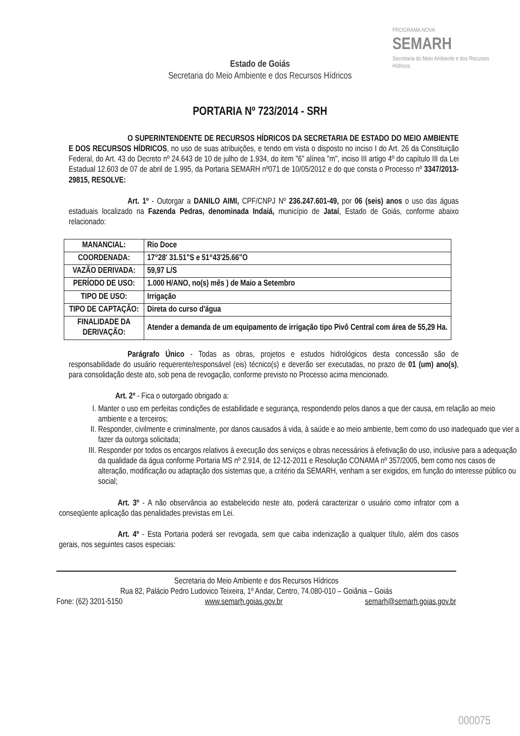PROGRAMA NOVA
SEMARH
Secretaria do Meio Ambiente e dos Recursos Hídricos
Estado de Goiás
Secretaria do Meio Ambiente e dos Recursos Hídricos
PORTARIA Nº 723/2014 - SRH
O SUPERINTENDENTE DE RECURSOS HÍDRICOS DA SECRETARIA DE ESTADO DO MEIO AMBIENTE E DOS RECURSOS HÍDRICOS, no uso de suas atribuições, e tendo em vista o disposto no inciso I do Art. 26 da Constituição Federal, do Art. 43 do Decreto nº 24.643 de 10 de julho de 1.934, do item "6" alínea "m", inciso III artigo 4º do capítulo III da Lei Estadual 12.603 de 07 de abril de 1.995, da Portaria SEMARH nº071 de 10/05/2012 e do que consta o Processo nº 3347/2013-29815, RESOLVE:
Art. 1º - Outorgar a DANILO AIMI, CPF/CNPJ Nº 236.247.601-49, por 06 (seis) anos o uso das águas estaduais localizado na Fazenda Pedras, denominada Indaiá, município de Jataí, Estado de Goiás, conforme abaixo relacionado:
| MANANCIAL: | Rio Doce |
| COORDENADA: | 17°28' 31.51"S e 51°43'25.66"O |
| VAZÃO DERIVADA: | 59,97 L/S |
| PERÍODO DE USO: | 1.000 H/ANO, no(s) mês ) de Maio a Setembro |
| TIPO DE USO: | Irrigação |
| TIPO DE CAPTAÇÃO: | Direta do curso d'água |
| FINALIDADE DA DERIVAÇÃO: | Atender a demanda de um equipamento de irrigação tipo Pivô Central com área de 55,29 Ha. |
Parágrafo Único - Todas as obras, projetos e estudos hidrológicos desta concessão são de responsabilidade do usuário requerente/responsável (eis) técnico(s) e deverão ser executadas, no prazo de 01 (um) ano(s), para consolidação deste ato, sob pena de revogação, conforme previsto no Processo acima mencionado.
Art. 2º - Fica o outorgado obrigado a:
I. Manter o uso em perfeitas condições de estabilidade e segurança, respondendo pelos danos a que der causa, em relação ao meio ambiente e a terceiros;
II. Responder, civilmente e criminalmente, por danos causados à vida, à saúde e ao meio ambiente, bem como do uso inadequado que vier a fazer da outorga solicitada;
III. Responder por todos os encargos relativos à execução dos serviços e obras necessários à efetivação do uso, inclusive para a adequação da qualidade da água conforme Portaria MS nº 2.914, de 12-12-2011 e Resolução CONAMA nº 357/2005, bem como nos casos de alteração, modificação ou adaptação dos sistemas que, a critério da SEMARH, venham a ser exigidos, em função do interesse público ou social;
Art. 3º - A não observância ao estabelecido neste ato, poderá caracterizar o usuário como infrator com a conseqüente aplicação das penalidades previstas em Lei.
Art. 4º - Esta Portaria poderá ser revogada, sem que caiba indenização a qualquer título, além dos casos gerais, nos seguintes casos especiais:
Secretaria do Meio Ambiente e dos Recursos Hídricos
Rua 82, Palácio Pedro Ludovico Teixeira, 1º Andar, Centro, 74.080-010 – Goiânia – Goiás
Fone: (62) 3201-5150 www.semarh.goias.gov.br semarh@semarh.goias.gov.br
000075